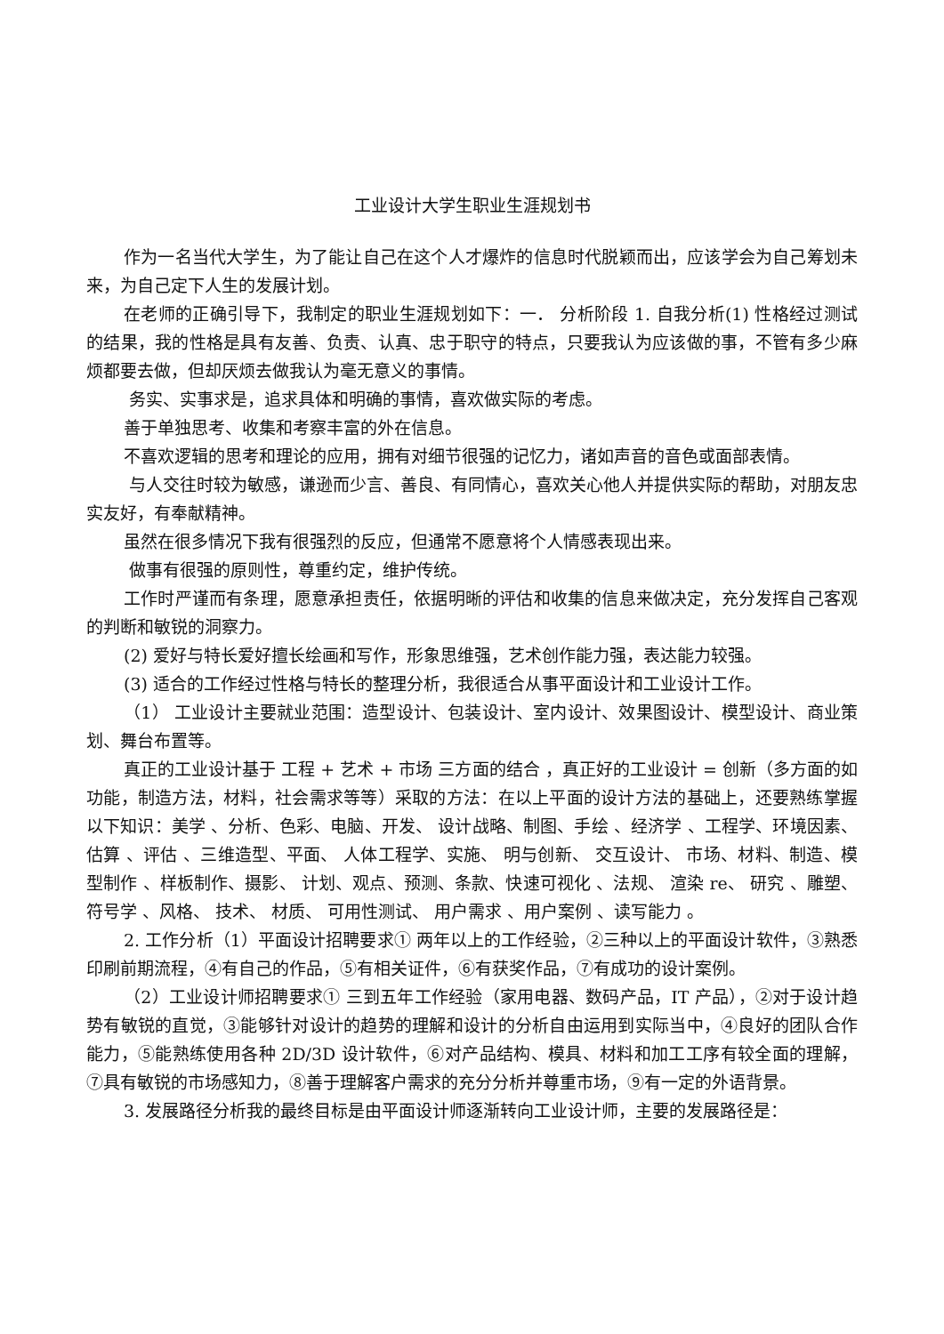工业设计大学生职业生涯规划书
作为一名当代大学生，为了能让自己在这个人才爆炸的信息时代脱颖而出，应该学会为自己筹划未来，为自己定下人生的发展计划。
在老师的正确引导下，我制定的职业生涯规划如下：一． 分析阶段 1. 自我分析(1) 性格经过测试的结果，我的性格是具有友善、负责、认真、忠于职守的特点，只要我认为应该做的事，不管有多少麻烦都要去做，但却厌烦去做我认为毫无意义的事情。
务实、实事求是，追求具体和明确的事情，喜欢做实际的考虑。
善于单独思考、收集和考察丰富的外在信息。
不喜欢逻辑的思考和理论的应用，拥有对细节很强的记忆力，诸如声音的音色或面部表情。
与人交往时较为敏感，谦逊而少言、善良、有同情心，喜欢关心他人并提供实际的帮助，对朋友忠实友好，有奉献精神。
虽然在很多情况下我有很强烈的反应，但通常不愿意将个人情感表现出来。
做事有很强的原则性，尊重约定，维护传统。
工作时严谨而有条理，愿意承担责任，依据明晰的评估和收集的信息来做决定，充分发挥自己客观的判断和敏锐的洞察力。
(2) 爱好与特长爱好擅长绘画和写作，形象思维强，艺术创作能力强，表达能力较强。
(3) 适合的工作经过性格与特长的整理分析，我很适合从事平面设计和工业设计工作。
（1） 工业设计主要就业范围：造型设计、包装设计、室内设计、效果图设计、模型设计、商业策划、舞台布置等。
真正的工业设计基于 工程 + 艺术 + 市场 三方面的结合 ，真正好的工业设计 = 创新（多方面的如功能，制造方法，材料，社会需求等等）采取的方法：在以上平面的设计方法的基础上，还要熟练掌握以下知识：美学 、分析、色彩、电脑、开发、 设计战略、制图、手绘 、经济学 、工程学、环境因素、 估算 、评估 、三维造型、平面、 人体工程学、实施、 明与创新、 交互设计、 市场、材料、制造、模型制作 、样板制作、摄影、 计划、观点、预测、条款、快速可视化 、法规、 渲染 re、 研究 、雕塑、符号学 、风格、 技术、 材质、 可用性测试、 用户需求 、用户案例 、读写能力 。
2. 工作分析（1）平面设计招聘要求① 两年以上的工作经验，②三种以上的平面设计软件，③熟悉印刷前期流程，④有自己的作品，⑤有相关证件，⑥有获奖作品，⑦有成功的设计案例。
（2）工业设计师招聘要求① 三到五年工作经验（家用电器、数码产品，IT 产品），②对于设计趋势有敏锐的直觉，③能够针对设计的趋势的理解和设计的分析自由运用到实际当中，④良好的团队合作能力，⑤能熟练使用各种 2D/3D 设计软件，⑥对产品结构、模具、材料和加工工序有较全面的理解，⑦具有敏锐的市场感知力，⑧善于理解客户需求的充分分析并尊重市场，⑨有一定的外语背景。
3. 发展路径分析我的最终目标是由平面设计师逐渐转向工业设计师，主要的发展路径是：